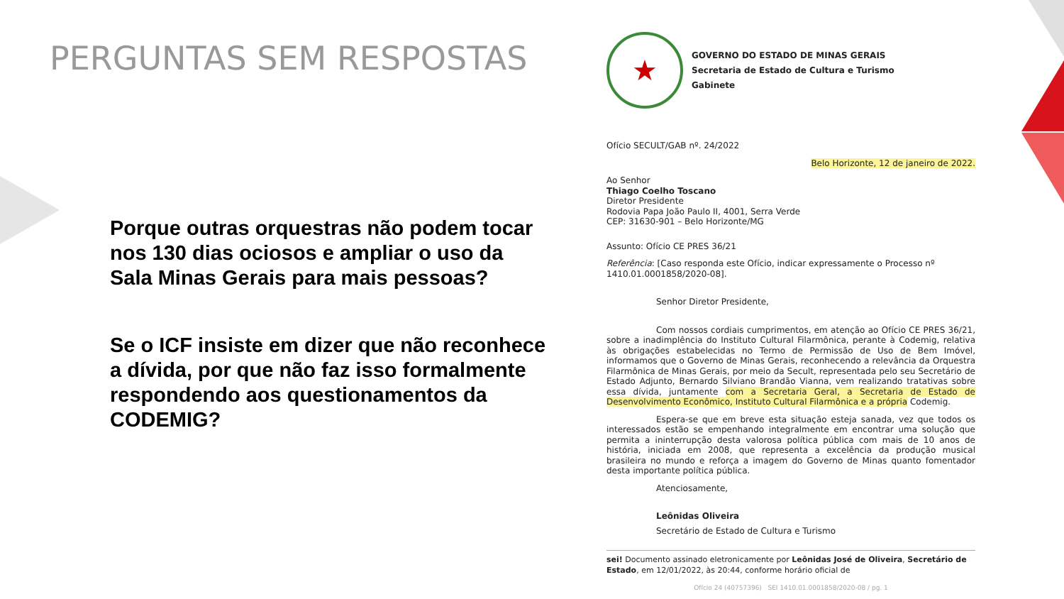PERGUNTAS SEM RESPOSTAS
Porque outras orquestras não podem tocar nos 130 dias ociosos e ampliar o uso da Sala Minas Gerais para mais pessoas?
Se o ICF insiste em dizer que não reconhece a dívida, por que não faz isso formalmente respondendo aos questionamentos da CODEMIG?
★
GOVERNO DO ESTADO DE MINAS GERAIS
Secretaria de Estado de Cultura e Turismo
Gabinete
Ofício SECULT/GAB nº. 24/2022
Belo Horizonte, 12 de janeiro de 2022.
Ao Senhor
Thiago Coelho Toscano
Diretor Presidente
Rodovia Papa João Paulo II, 4001, Serra Verde
CEP: 31630-901 – Belo Horizonte/MG
Assunto: Ofício CE PRES 36/21
Referência: [Caso responda este Ofício, indicar expressamente o Processo nº 1410.01.0001858/2020-08].
Senhor Diretor Presidente,
Com nossos cordiais cumprimentos, em atenção ao Ofício CE PRES 36/21, sobre a inadimplência do Instituto Cultural Filarmônica, perante à Codemig, relativa às obrigações estabelecidas no Termo de Permissão de Uso de Bem Imóvel, informamos que o Governo de Minas Gerais, reconhecendo a relevância da Orquestra Filarmônica de Minas Gerais, por meio da Secult, representada pelo seu Secretário de Estado Adjunto, Bernardo Silviano Brandão Vianna, vem realizando tratativas sobre essa dívida, juntamente com a Secretaria Geral, a Secretaria de Estado de Desenvolvimento Econômico, Instituto Cultural Filarmônica e a própria Codemig.
Espera-se que em breve esta situação esteja sanada, vez que todos os interessados estão se empenhando integralmente em encontrar uma solução que permita a ininterrupção desta valorosa política pública com mais de 10 anos de história, iniciada em 2008, que representa a excelência da produção musical brasileira no mundo e reforça a imagem do Governo de Minas quanto fomentador desta importante política pública.
Atenciosamente,
Leônidas Oliveira
Secretário de Estado de Cultura e Turismo
sei! Documento assinado eletronicamente por Leônidas José de Oliveira, Secretário de Estado, em 12/01/2022, às 20:44, conforme horário oficial de
Ofício 24 (40757396) SEI 1410.01.0001858/2020-08 / pg. 1